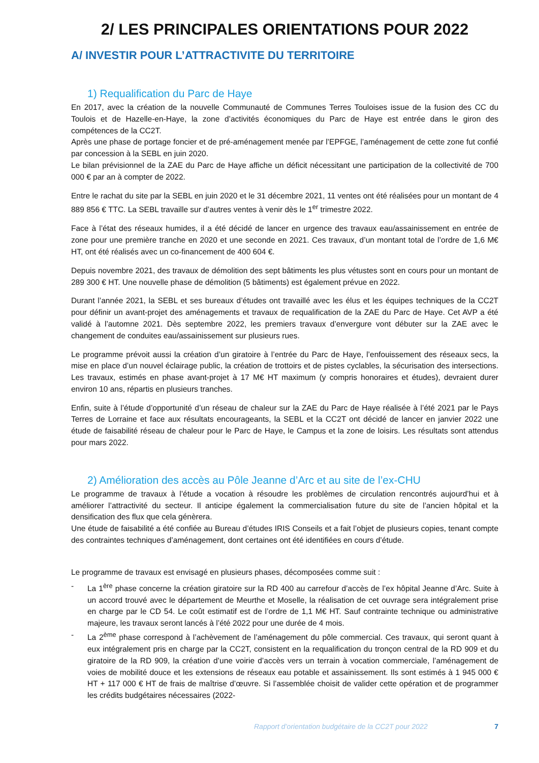2/ LES PRINCIPALES ORIENTATIONS POUR 2022
A/ INVESTIR POUR L’ATTRACTIVITE DU TERRITOIRE
1) Requalification du Parc de Haye
En 2017, avec la création de la nouvelle Communauté de Communes Terres Touloises issue de la fusion des CC du Toulois et de Hazelle-en-Haye, la zone d’activités économiques du Parc de Haye est entrée dans le giron des compétences de la CC2T.
Après une phase de portage foncier et de pré-aménagement menée par l’EPFGE, l’aménagement de cette zone fut confié par concession à la SEBL en juin 2020.
Le bilan prévisionnel de la ZAE du Parc de Haye affiche un déficit nécessitant une participation de la collectivité de 700 000 € par an à compter de 2022.
Entre le rachat du site par la SEBL en juin 2020 et le 31 décembre 2021, 11 ventes ont été réalisées pour un montant de 4 889 856 € TTC. La SEBL travaille sur d’autres ventes à venir dès le 1<sup>er</sup> trimestre 2022.
Face à l’état des réseaux humides, il a été décidé de lancer en urgence des travaux eau/assainissement en entrée de zone pour une première tranche en 2020 et une seconde en 2021. Ces travaux, d’un montant total de l’ordre de 1,6 M€ HT, ont été réalisés avec un co-financement de 400 604 €.
Depuis novembre 2021, des travaux de démolition des sept bâtiments les plus vétustes sont en cours pour un montant de 289 300 € HT. Une nouvelle phase de démolition (5 bâtiments) est également prévue en 2022.
Durant l’année 2021, la SEBL et ses bureaux d’études ont travaillé avec les élus et les équipes techniques de la CC2T pour définir un avant-projet des aménagements et travaux de requalification de la ZAE du Parc de Haye. Cet AVP a été validé à l’automne 2021. Dès septembre 2022, les premiers travaux d’envergure vont débuter sur la ZAE avec le changement de conduites eau/assainissement sur plusieurs rues.
Le programme prévoit aussi la création d’un giratoire à l’entrée du Parc de Haye, l’enfouissement des réseaux secs, la mise en place d’un nouvel éclairage public, la création de trottoirs et de pistes cyclables, la sécurisation des intersections. Les travaux, estimés en phase avant-projet à 17 M€ HT maximum (y compris honoraires et études), devraient durer environ 10 ans, répartis en plusieurs tranches.
Enfin, suite à l’étude d’opportunité d’un réseau de chaleur sur la ZAE du Parc de Haye réalisée à l’été 2021 par le Pays Terres de Lorraine et face aux résultats encourageants, la SEBL et la CC2T ont décidé de lancer en janvier 2022 une étude de faisabilité réseau de chaleur pour le Parc de Haye, le Campus et la zone de loisirs. Les résultats sont attendus pour mars 2022.
2) Amélioration des accès au Pôle Jeanne d’Arc et au site de l’ex-CHU
Le programme de travaux à l’étude a vocation à résoudre les problèmes de circulation rencontrés aujourd’hui et à améliorer l’attractivité du secteur. Il anticipe également la commercialisation future du site de l’ancien hôpital et la densification des flux que cela génèrera.
Une étude de faisabilité a été confiée au Bureau d’études IRIS Conseils et a fait l’objet de plusieurs copies, tenant compte des contraintes techniques d’aménagement, dont certaines ont été identifiées en cours d’étude.
Le programme de travaux est envisagé en plusieurs phases, décomposées comme suit :
- La 1<sup>ère</sup> phase concerne la création giratoire sur la RD 400 au carrefour d’accès de l’ex hôpital Jeanne d’Arc. Suite à un accord trouvé avec le département de Meurthe et Moselle, la réalisation de cet ouvrage sera intégralement prise en charge par le CD 54. Le coût estimatif est de l’ordre de 1,1 M€ HT. Sauf contrainte technique ou administrative majeure, les travaux seront lancés à l’été 2022 pour une durée de 4 mois.
- La 2<sup>ème</sup> phase correspond à l’achèvement de l’aménagement du pôle commercial. Ces travaux, qui seront quant à eux intégralement pris en charge par la CC2T, consistent en la requalification du tronçon central de la RD 909 et du giratoire de la RD 909, la création d’une voirie d’accès vers un terrain à vocation commerciale, l’aménagement de voies de mobilité douce et les extensions de réseaux eau potable et assainissement. Ils sont estimés à 1 945 000 € HT + 117 000 € HT de frais de maîtrise d’œuvre. Si l’assemblée choisit de valider cette opération et de programmer les crédits budgétaires nécessaires (2022-
Rapport d’orientation budgétaire de la CC2T pour 2022 7